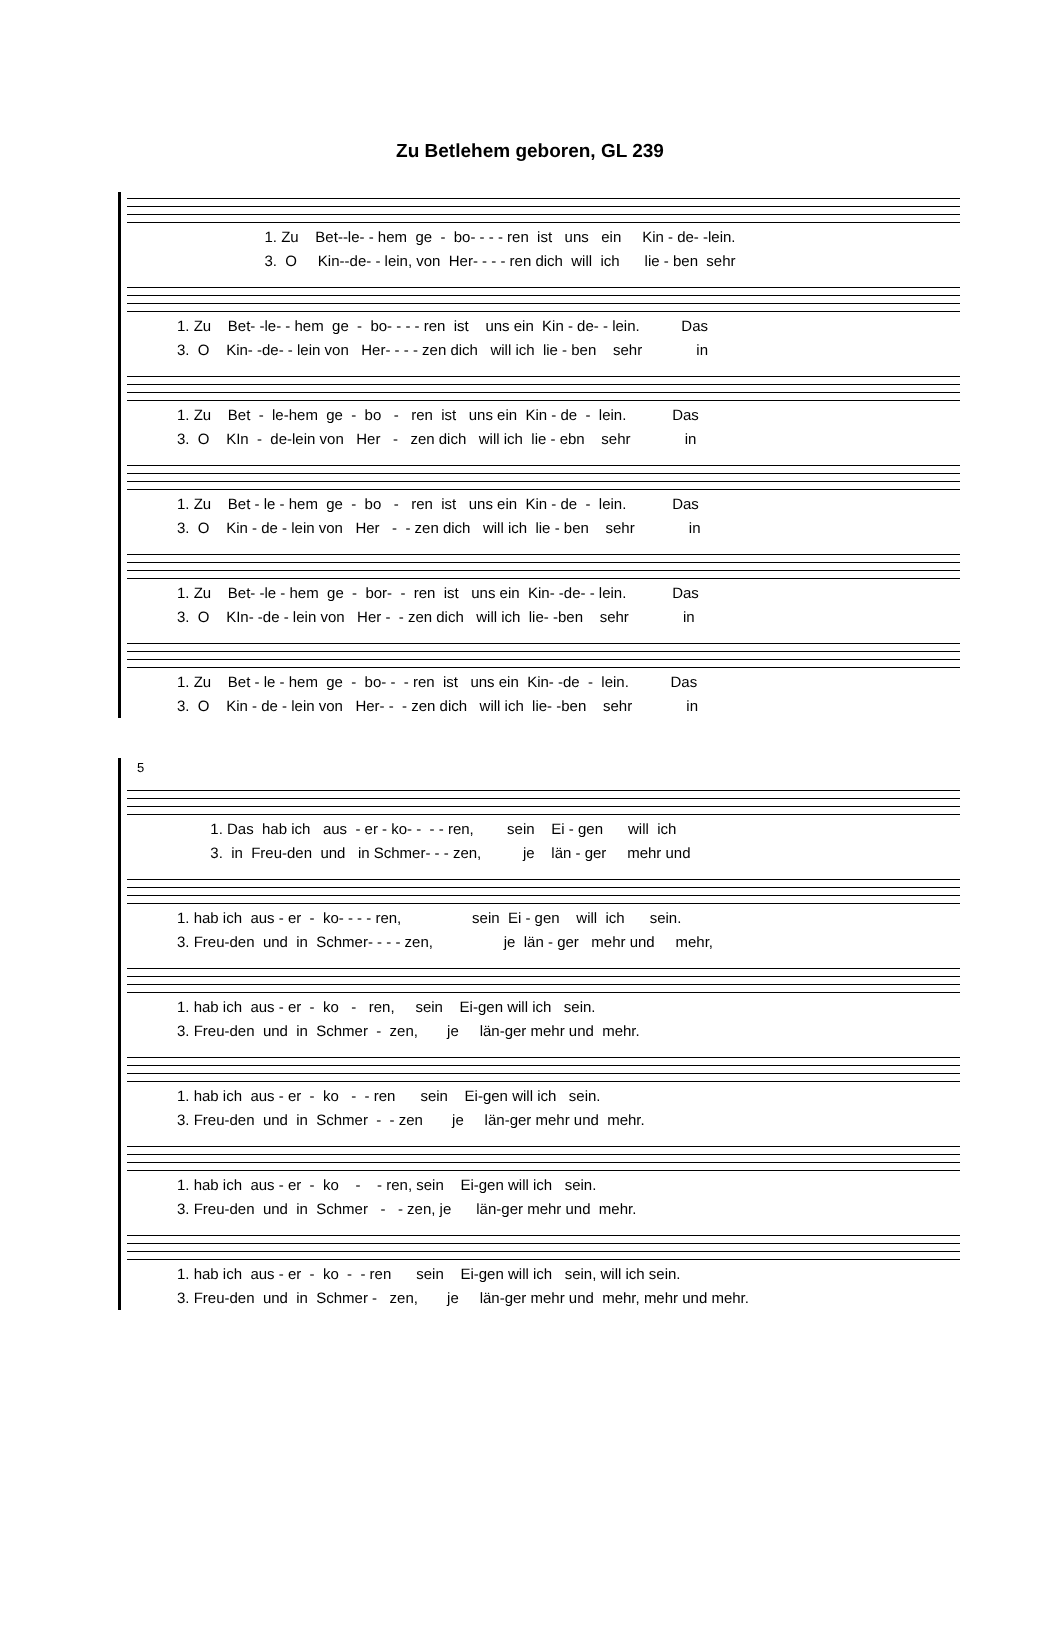Zu Betlehem geboren, GL 239
1. Zu Bet--le- - hem ge - bo- - - - ren ist uns ein Kin - de- -lein. 3. O Kin--de- - lein, von Her- - - - ren dich will ich lie - ben sehr
1. Zu Bet- -le- - hem ge - bo- - - - ren ist uns ein Kin - de- - lein. Das 3. O Kin- -de- - lein von Her- - - - zen dich will ich lie - ben sehr in
1. Zu Bet - le-hem ge - bo - ren ist uns ein Kin - de - lein. Das 3. O KIn - de-lein von Her - zen dich will ich lie - ebn sehr in
1. Zu Bet - le - hem ge - bo - ren ist uns ein Kin - de - lein. Das 3. O Kin - de - lein von Her - - zen dich will ich lie - ben sehr in
1. Zu Bet- -le - hem ge - bor- - ren ist uns ein Kin- -de- - lein. Das 3. O KIn- -de - lein von Her - - zen dich will ich lie- -ben sehr in
1. Zu Bet - le - hem ge - bo- - - ren ist uns ein Kin- -de - lein. Das 3. O Kin - de - lein von Her- - - zen dich will ich lie- -ben sehr in
5
1. Das hab ich aus - er - ko- - - - ren, sein Ei - gen will ich 3. in Freu-den und in Schmer- - - zen, je län - ger mehr und
1. hab ich aus - er - ko- - - - ren, sein Ei - gen will ich sein. 3. Freu-den und in Schmer- - - - zen, je län - ger mehr und mehr,
1. hab ich aus - er - ko - ren, sein Ei-gen will ich sein. 3. Freu-den und in Schmer - zen, je län-ger mehr und mehr.
1. hab ich aus - er - ko - - ren sein Ei-gen will ich sein. 3. Freu-den und in Schmer - - zen je län-ger mehr und mehr.
1. hab ich aus - er - ko - - ren, sein Ei-gen will ich sein. 3. Freu-den und in Schmer - - zen, je län-ger mehr und mehr.
1. hab ich aus - er - ko - - ren sein Ei-gen will ich sein, will ich sein. 3. Freu-den und in Schmer - zen, je län-ger mehr und mehr, mehr und mehr.